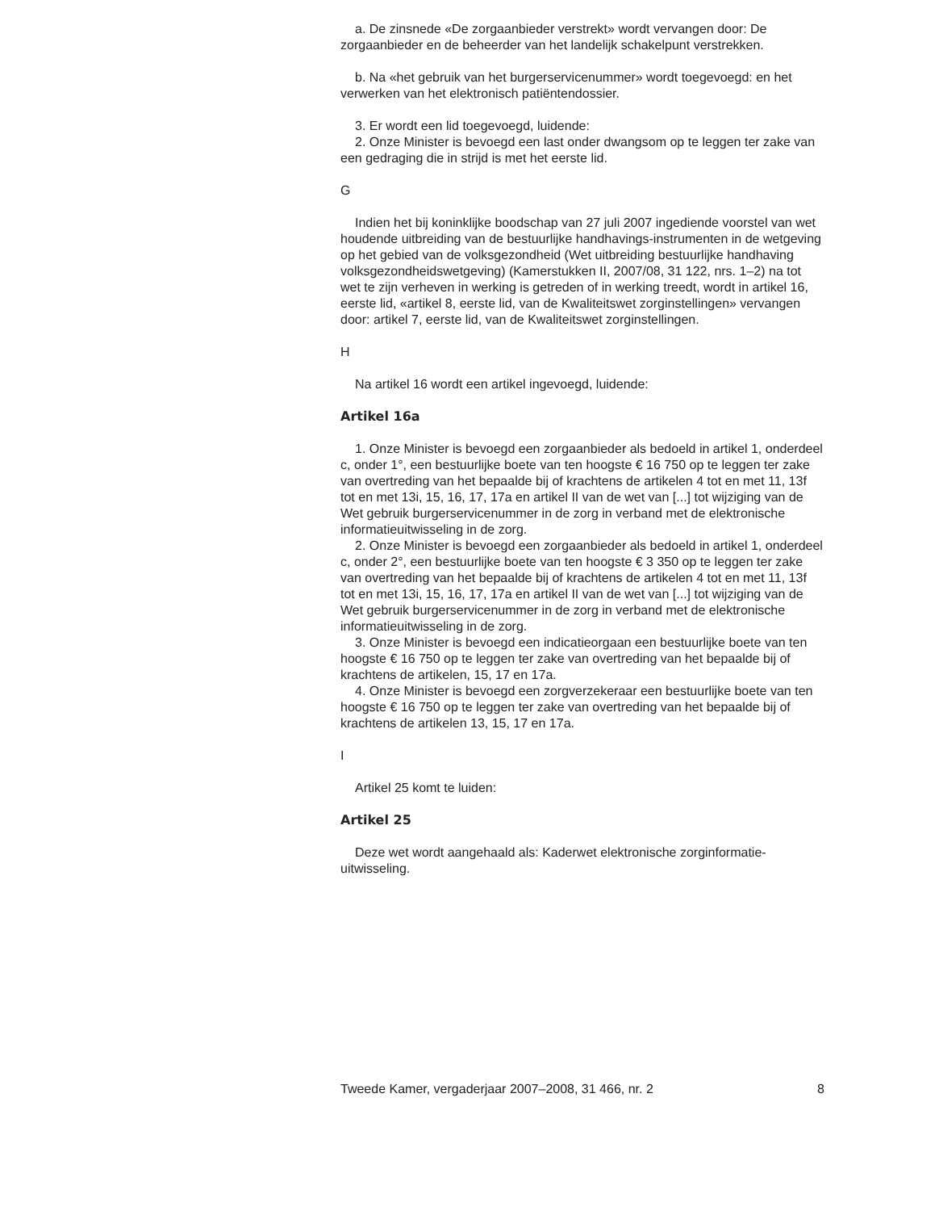a. De zinsnede «De zorgaanbieder verstrekt» wordt vervangen door: De zorgaanbieder en de beheerder van het landelijk schakelpunt verstrekken.
b. Na «het gebruik van het burgerservicenummer» wordt toegevoegd: en het verwerken van het elektronisch patiëntendossier.
3. Er wordt een lid toegevoegd, luidende:
2. Onze Minister is bevoegd een last onder dwangsom op te leggen ter zake van een gedraging die in strijd is met het eerste lid.
G
Indien het bij koninklijke boodschap van 27 juli 2007 ingediende voorstel van wet houdende uitbreiding van de bestuurlijke handhavings-instrumenten in de wetgeving op het gebied van de volksgezondheid (Wet uitbreiding bestuurlijke handhaving volksgezondheidswetgeving) (Kamerstukken II, 2007/08, 31 122, nrs. 1–2) na tot wet te zijn verheven in werking is getreden of in werking treedt, wordt in artikel 16, eerste lid, «artikel 8, eerste lid, van de Kwaliteitswet zorginstellingen» vervangen door: artikel 7, eerste lid, van de Kwaliteitswet zorginstellingen.
H
Na artikel 16 wordt een artikel ingevoegd, luidende:
Artikel 16a
1. Onze Minister is bevoegd een zorgaanbieder als bedoeld in artikel 1, onderdeel c, onder 1°, een bestuurlijke boete van ten hoogste € 16 750 op te leggen ter zake van overtreding van het bepaalde bij of krachtens de artikelen 4 tot en met 11, 13f tot en met 13i, 15, 16, 17, 17a en artikel II van de wet van [...] tot wijziging van de Wet gebruik burgerservicenummer in de zorg in verband met de elektronische informatieuitwisseling in de zorg.
2. Onze Minister is bevoegd een zorgaanbieder als bedoeld in artikel 1, onderdeel c, onder 2°, een bestuurlijke boete van ten hoogste € 3 350 op te leggen ter zake van overtreding van het bepaalde bij of krachtens de artikelen 4 tot en met 11, 13f tot en met 13i, 15, 16, 17, 17a en artikel II van de wet van [...] tot wijziging van de Wet gebruik burgerservicenummer in de zorg in verband met de elektronische informatieuitwisseling in de zorg.
3. Onze Minister is bevoegd een indicatieorgaan een bestuurlijke boete van ten hoogste € 16 750 op te leggen ter zake van overtreding van het bepaalde bij of krachtens de artikelen, 15, 17 en 17a.
4. Onze Minister is bevoegd een zorgverzekeraar een bestuurlijke boete van ten hoogste € 16 750 op te leggen ter zake van overtreding van het bepaalde bij of krachtens de artikelen 13, 15, 17 en 17a.
I
Artikel 25 komt te luiden:
Artikel 25
Deze wet wordt aangehaald als: Kaderwet elektronische zorginformatie-uitwisseling.
Tweede Kamer, vergaderjaar 2007–2008, 31 466, nr. 2 8